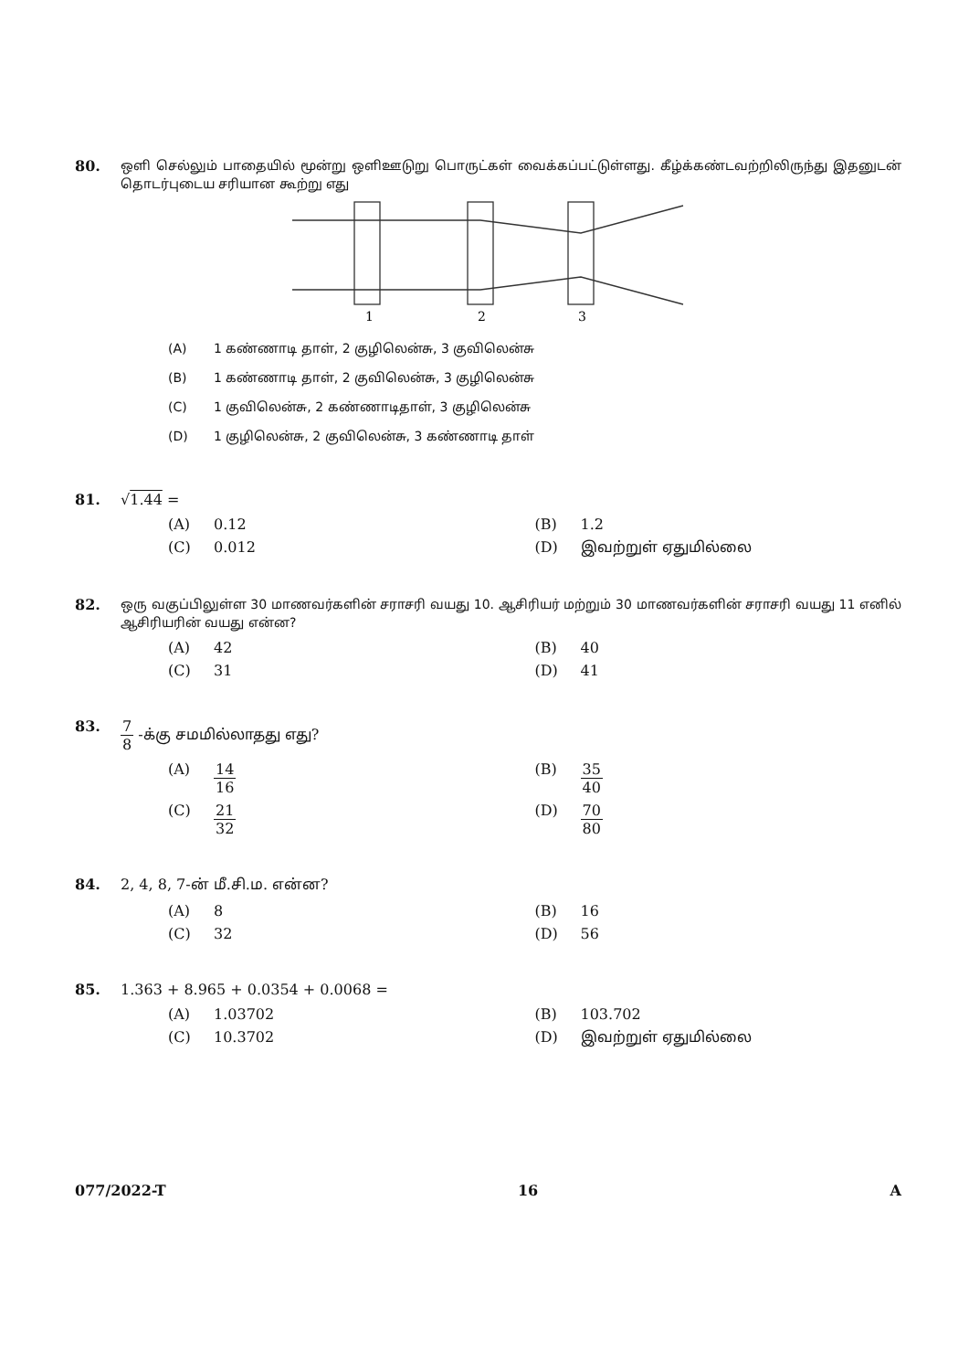80.
ஒளி செல்லும் பாதையில் மூன்று ஒளிஊடுறு பொருட்கள் வைக்கப்பட்டுள்ளது. கீழ்க்கண்டவற்றிலிருந்து இதனுடன் தொடர்புடைய சரியான கூற்று எது
1
2
3
(A) 1 கண்ணாடி தாள், 2 குழிலென்சு, 3 குவிலென்சு
(B) 1 கண்ணாடி தாள், 2 குவிலென்சு, 3 குழிலென்சு
(C) 1 குவிலென்சு, 2 கண்ணாடிதாள், 3 குழிலென்சு
(D) 1 குழிலென்சு, 2 குவிலென்சு, 3 கண்ணாடி தாள்
81. √1.44 =
(A) 0.12 (B) 1.2
(C) 0.012 (D) இவற்றுள் ஏதுமில்லை
82.
ஒரு வகுப்பிலுள்ள 30 மாணவர்களின் சராசரி வயது 10. ஆசிரியர் மற்றும் 30 மாணவர்களின் சராசரி வயது 11 எனில் ஆசிரியரின் வயது என்ன?
(A) 42 (B) 40
(C) 31 (D) 41
83. 7 8 -க்கு சமமில்லாதது எது?
(A) 14 16 (B) 35 40
(C) 21 32 (D) 70 80
84. 2, 4, 8, 7-ன் மீ.சி.ம. என்ன?
(A) 8 (B) 16
(C) 32 (D) 56
85. 1.363 + 8.965 + 0.0354 + 0.0068 =
(A) 1.03702 (B) 103.702
(C) 10.3702 (D) இவற்றுள் ஏதுமில்லை
077/2022-T 16 A